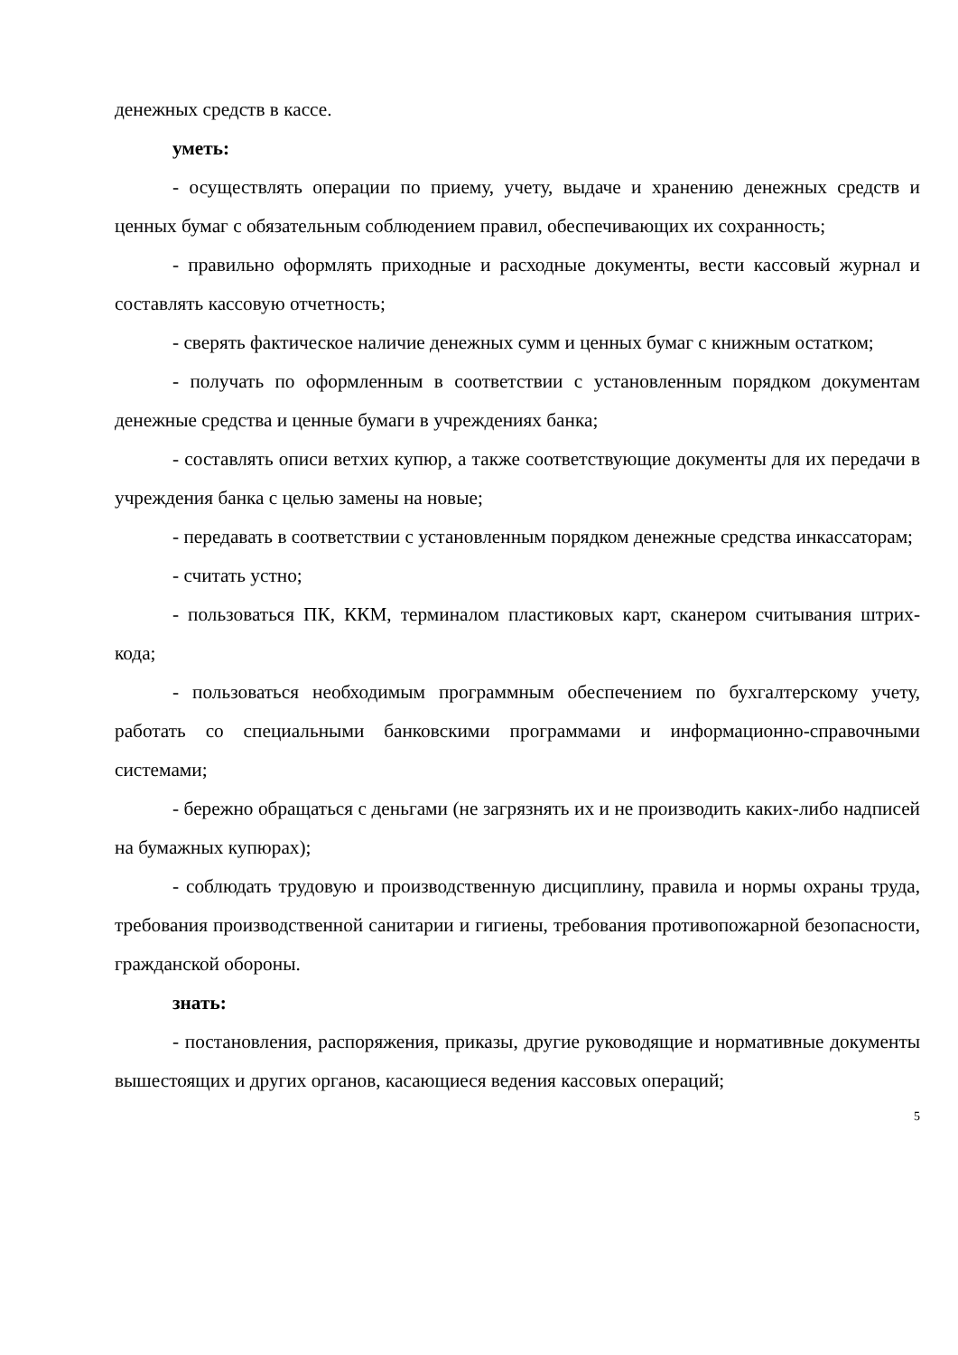денежных средств в кассе.
уметь:
- осуществлять операции по приему, учету, выдаче и хранению денежных средств и ценных бумаг с обязательным соблюдением правил, обеспечивающих их сохранность;
- правильно оформлять приходные и расходные документы, вести кассовый журнал и составлять кассовую отчетность;
- сверять фактическое наличие денежных сумм и ценных бумаг с книжным остатком;
- получать по оформленным в соответствии с установленным порядком документам денежные средства и ценные бумаги в учреждениях банка;
- составлять описи ветхих купюр, а также соответствующие документы для их передачи в учреждения банка с целью замены на новые;
- передавать в соответствии с установленным порядком денежные средства инкассаторам;
- считать устно;
- пользоваться ПК, ККМ, терминалом пластиковых карт, сканером считывания штрих-кода;
- пользоваться необходимым программным обеспечением по бухгалтерскому учету, работать со специальными банковскими программами и информационно-справочными системами;
- бережно обращаться с деньгами (не загрязнять их и не производить каких-либо надписей на бумажных купюрах);
- соблюдать трудовую и производственную дисциплину, правила и нормы охраны труда, требования производственной санитарии и гигиены, требования противопожарной безопасности, гражданской обороны.
знать:
- постановления, распоряжения, приказы, другие руководящие и нормативные документы вышестоящих и других органов, касающиеся ведения кассовых операций;
5